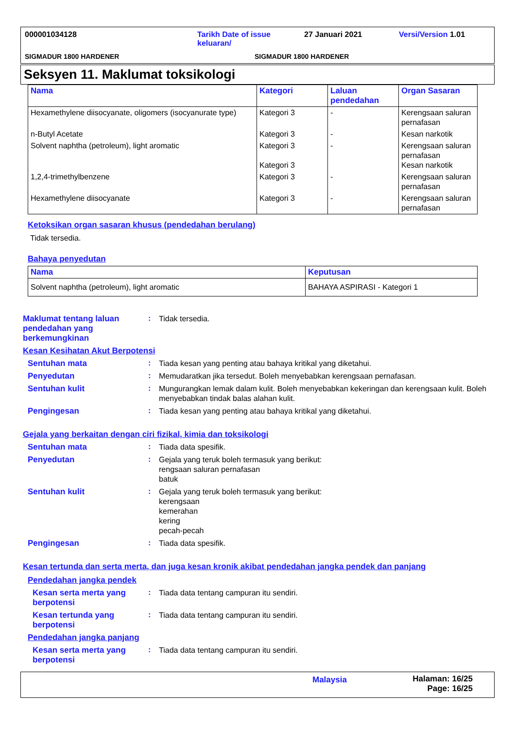000001034128 Tarikh Date of issue
keluaran/
27 Januari 2021 Versi/Version 1.01
SIGMADUR 1800 HARDENER SIGMADUR 1800 HARDENER
Seksyen 11. Maklumat toksikologi
| Nama | Kategori | Laluan pendedahan | Organ Sasaran |
| --- | --- | --- | --- |
| Hexamethylene diisocyanate, oligomers (isocyanurate type) | Kategori 3 | - | Kerengsaan saluran pernafasan |
| n-Butyl Acetate | Kategori 3 | - | Kesan narkotik |
| Solvent naphtha (petroleum), light aromatic | Kategori 3 Kategori 3 | - | Kerengsaan saluran pernafasan Kesan narkotik |
| 1,2,4-trimethylbenzene | Kategori 3 | - | Kerengsaan saluran pernafasan |
| Hexamethylene diisocyanate | Kategori 3 | - | Kerengsaan saluran pernafasan |
Ketoksikan organ sasaran khusus (pendedahan berulang)
Tidak tersedia.
Bahaya penyedutan
| Nama | Keputusan |
| --- | --- |
| Solvent naphtha (petroleum), light aromatic | BAHAYA ASPIRASI - Kategori 1 |
Maklumat tentang laluan pendedahan yang berkemungkinan
:
Tidak tersedia.
Kesan Kesihatan Akut Berpotensi
Sentuhan mata :
Tiada kesan yang penting atau bahaya kritikal yang diketahui.
Penyedutan :
Memudaratkan jika tersedut. Boleh menyebabkan kerengsaan pernafasan.
Sentuhan kulit :
Mungurangkan lemak dalam kulit. Boleh menyebabkan kekeringan dan kerengsaan kulit. Boleh menyebabkan tindak balas alahan kulit.
Pengingesan :
Tiada kesan yang penting atau bahaya kritikal yang diketahui.
Gejala yang berkaitan dengan ciri fizikal, kimia dan toksikologi
Sentuhan mata :
Tiada data spesifik.
Penyedutan :
Gejala yang teruk boleh termasuk yang berikut:
rengsaan saluran pernafasan
batuk
Sentuhan kulit :
Gejala yang teruk boleh termasuk yang berikut:
kerengsaan
kemerahan
kering
pecah-pecah
Pengingesan :
Tiada data spesifik.
Kesan tertunda dan serta merta, dan juga kesan kronik akibat pendedahan jangka pendek dan panjang
Pendedahan jangka pendek
Kesan serta merta yang berpotensi
:
Tiada data tentang campuran itu sendiri.
Kesan tertunda yang berpotensi
:
Tiada data tentang campuran itu sendiri.
Pendedahan jangka panjang
Kesan serta merta yang berpotensi
:
Tiada data tentang campuran itu sendiri.
Malaysia Halaman: 16/25
Page: 16/25